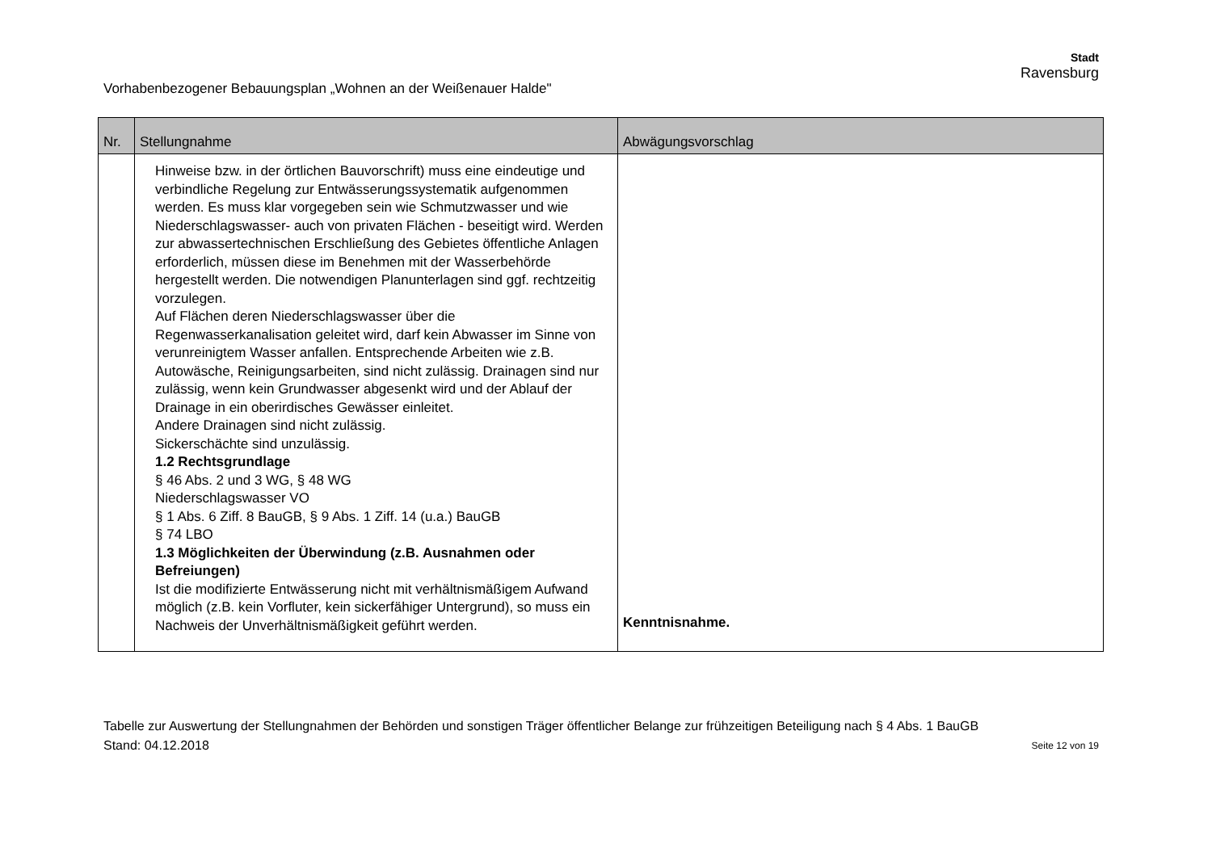Vorhabenbezogener Bebauungsplan „Wohnen an der Weißenauer Halde"
Stadt
Ravensburg
| Nr. | Stellungnahme | Abwägungsvorschlag |
| --- | --- | --- |
| | Hinweise bzw. in der örtlichen Bauvorschrift) muss eine eindeutige und verbindliche Regelung zur Entwässerungssystematik aufgenommen werden. Es muss klar vorgegeben sein wie Schmutzwasser und wie Niederschlagswasser- auch von privaten Flächen - beseitigt wird. Werden zur abwassertechnischen Erschließung des Gebietes öffentliche Anlagen erforderlich, müssen diese im Benehmen mit der Wasserbehörde hergestellt werden. Die notwendigen Planunterlagen sind ggf. rechtzeitig vorzulegen. Auf Flächen deren Niederschlagswasser über die Regenwasserkanalisation geleitet wird, darf kein Abwasser im Sinne von verunreinigtem Wasser anfallen. Entsprechende Arbeiten wie z.B. Autowäsche, Reinigungsarbeiten, sind nicht zulässig. Drainagen sind nur zulässig, wenn kein Grundwasser abgesenkt wird und der Ablauf der Drainage in ein oberirdisches Gewässer einleitet. Andere Drainagen sind nicht zulässig. Sickerschächte sind unzulässig. 1.2 Rechtsgrundlage § 46 Abs. 2 und 3 WG, § 48 WG Niederschlagswasser VO § 1 Abs. 6 Ziff. 8 BauGB, § 9 Abs. 1 Ziff. 14 (u.a.) BauGB § 74 LBO 1.3 Möglichkeiten der Überwindung (z.B. Ausnahmen oder Befreiungen) Ist die modifizierte Entwässerung nicht mit verhältnismäßigem Aufwand möglich (z.B. kein Vorfluter, kein sickerfähiger Untergrund), so muss ein Nachweis der Unverhältnismäßigkeit geführt werden. | Kenntnisnahme. |
Tabelle zur Auswertung der Stellungnahmen der Behörden und sonstigen Träger öffentlicher Belange zur frühzeitigen Beteiligung nach § 4 Abs. 1 BauGB
Stand: 04.12.2018 Seite 12 von 19